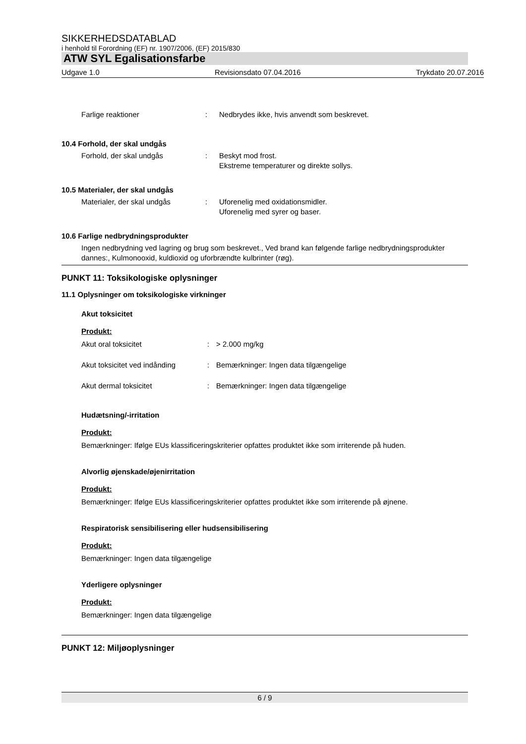SIKKERHEDSDATABLAD
i henhold til Forordning (EF) nr. 1907/2006, (EF) 2015/830
ATW SYL Egalisationsfarbe
Udgave 1.0 Revisionsdato 07.04.2016 Trykdato 20.07.2016
Farlige reaktioner: Nedbrydes ikke, hvis anvendt som beskrevet.
10.4 Forhold, der skal undgås
Forhold, der skal undgås: Beskyt mod frost.
Ekstreme temperaturer og direkte sollys.
10.5 Materialer, der skal undgås
Materialer, der skal undgås: Uforenelig med oxidationsmidler.
Uforenelig med syrer og baser.
10.6 Farlige nedbrydningsprodukter
Ingen nedbrydning ved lagring og brug som beskrevet., Ved brand kan følgende farlige nedbrydningsprodukter dannes:, Kulmonooxid, kuldioxid og uforbrændte kulbrinter (røg).
PUNKT 11: Toksikologiske oplysninger
11.1 Oplysninger om toksikologiske virkninger
Akut toksicitet
Produkt:
Akut oral toksicitet: > 2.000 mg/kg
Akut toksicitet ved indånding: Bemærkninger: Ingen data tilgængelige
Akut dermal toksicitet: Bemærkninger: Ingen data tilgængelige
Hudætsning/-irritation
Produkt:
Bemærkninger: Ifølge EUs klassificeringskriterier opfattes produktet ikke som irriterende på huden.
Alvorlig øjenskade/øjenirritation
Produkt:
Bemærkninger: Ifølge EUs klassificeringskriterier opfattes produktet ikke som irriterende på øjnene.
Respiratorisk sensibilisering eller hudsensibilisering
Produkt:
Bemærkninger: Ingen data tilgængelige
Yderligere oplysninger
Produkt:
Bemærkninger: Ingen data tilgængelige
PUNKT 12: Miljøoplysninger
6 / 9